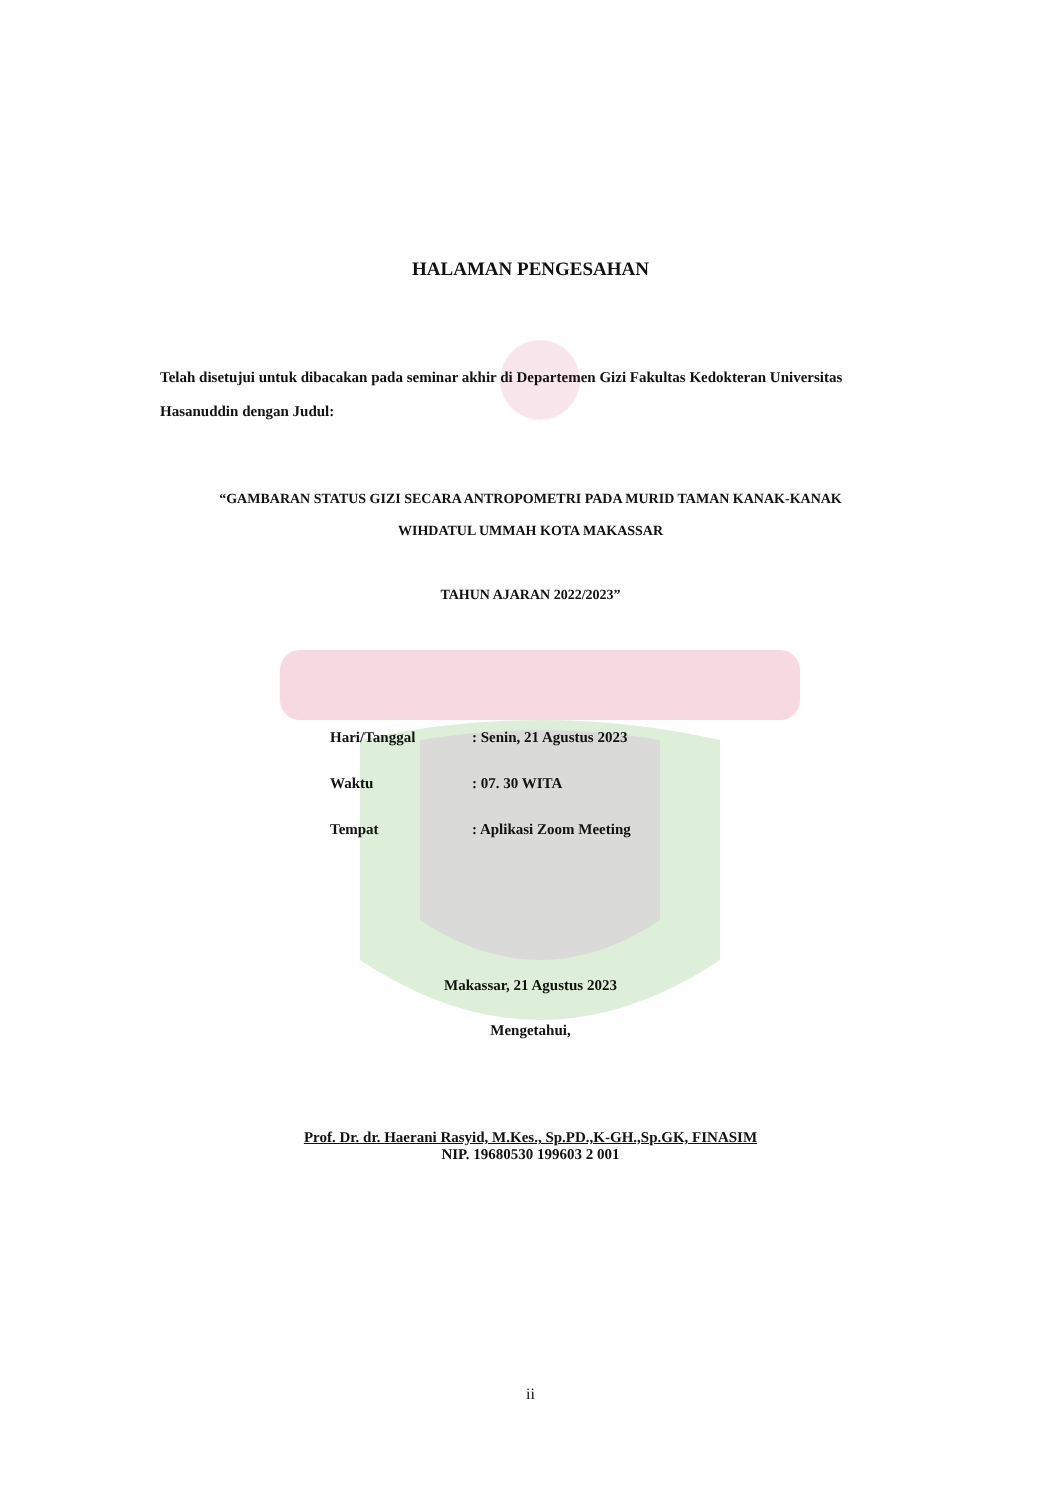HALAMAN PENGESAHAN
Telah disetujui untuk dibacakan pada seminar akhir di Departemen Gizi Fakultas Kedokteran Universitas Hasanuddin dengan Judul:
“GAMBARAN STATUS GIZI SECARA ANTROPOMETRI PADA MURID TAMAN KANAK-KANAK
WIHDATUL UMMAH KOTA MAKASSAR
TAHUN AJARAN 2022/2023”
Hari/Tanggal: Senin, 21 Agustus 2023
Waktu: 07. 30 WITA
Tempat: Aplikasi Zoom Meeting
Makassar, 21 Agustus 2023
Mengetahui,
Prof. Dr. dr. Haerani Rasyid, M.Kes., Sp.PD.,K-GH.,Sp.GK, FINASIM
NIP. 19680530 199603 2 001
ii